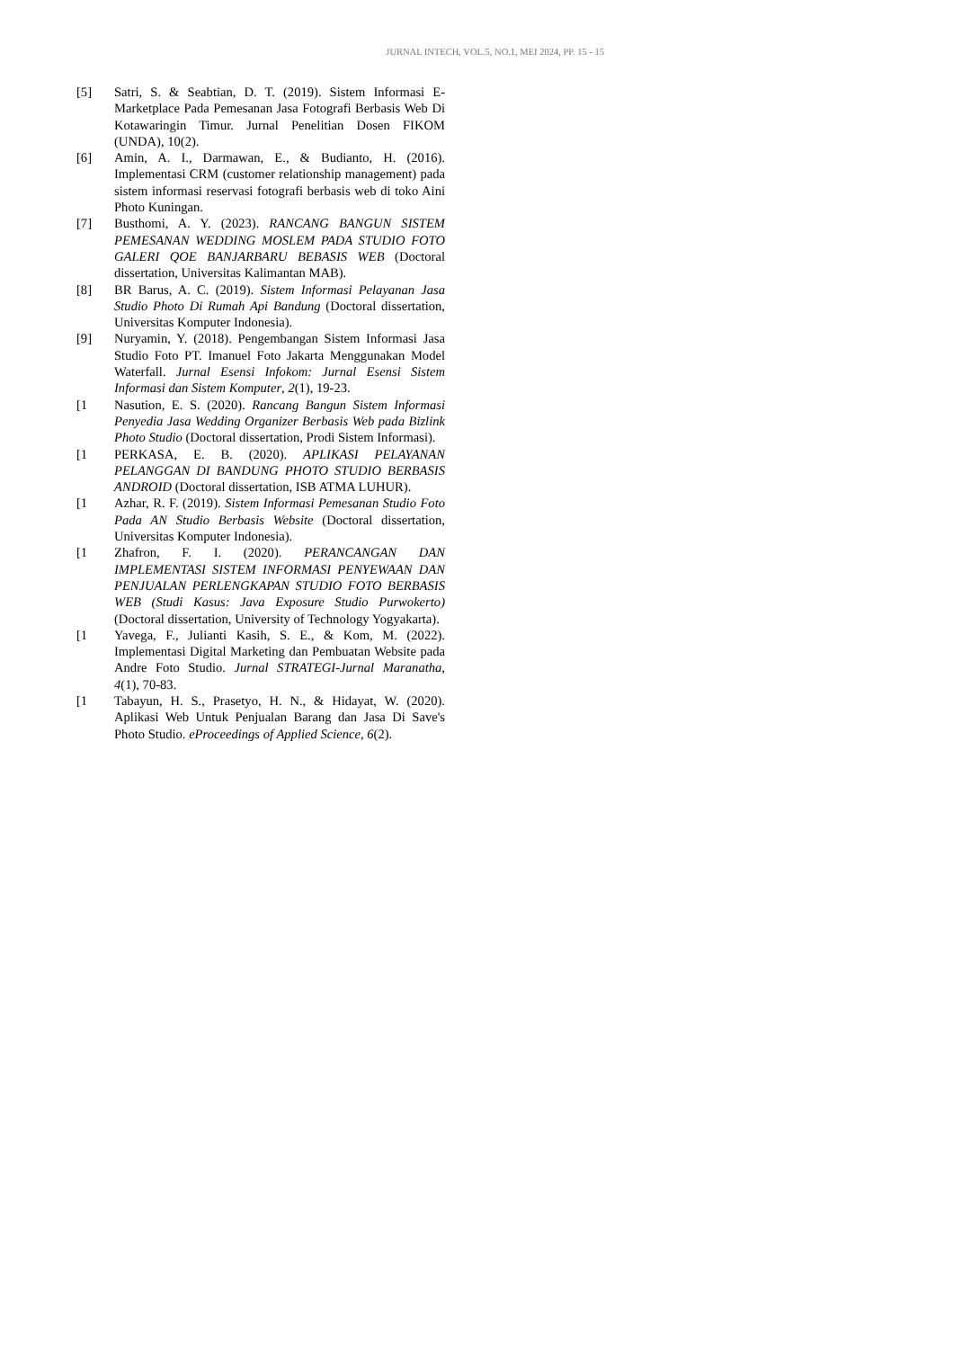JURNAL INTECH, VOL.5, NO.1, MEI 2024, PP. 15 - 15
[5] Satri, S. & Seabtian, D. T. (2019). Sistem Informasi E-Marketplace Pada Pemesanan Jasa Fotografi Berbasis Web Di Kotawaringin Timur. Jurnal Penelitian Dosen FIKOM (UNDA), 10(2).
[6] Amin, A. I., Darmawan, E., & Budianto, H. (2016). Implementasi CRM (customer relationship management) pada sistem informasi reservasi fotografi berbasis web di toko Aini Photo Kuningan.
[7] Busthomi, A. Y. (2023). RANCANG BANGUN SISTEM PEMESANAN WEDDING MOSLEM PADA STUDIO FOTO GALERI QOE BANJARBARU BEBASIS WEB (Doctoral dissertation, Universitas Kalimantan MAB).
[8] BR Barus, A. C. (2019). Sistem Informasi Pelayanan Jasa Studio Photo Di Rumah Api Bandung (Doctoral dissertation, Universitas Komputer Indonesia).
[9] Nuryamin, Y. (2018). Pengembangan Sistem Informasi Jasa Studio Foto PT. Imanuel Foto Jakarta Menggunakan Model Waterfall. Jurnal Esensi Infokom: Jurnal Esensi Sistem Informasi dan Sistem Komputer, 2(1), 19-23.
[1 Nasution, E. S. (2020). Rancang Bangun Sistem Informasi Penyedia Jasa Wedding Organizer Berbasis Web pada Bizlink Photo Studio (Doctoral dissertation, Prodi Sistem Informasi).
[1 PERKASA, E. B. (2020). APLIKASI PELAYANAN PELANGGAN DI BANDUNG PHOTO STUDIO BERBASIS ANDROID (Doctoral dissertation, ISB ATMA LUHUR).
[1 Azhar, R. F. (2019). Sistem Informasi Pemesanan Studio Foto Pada AN Studio Berbasis Website (Doctoral dissertation, Universitas Komputer Indonesia).
[1 Zhafron, F. I. (2020). PERANCANGAN DAN IMPLEMENTASI SISTEM INFORMASI PENYEWAAN DAN PENJUALAN PERLENGKAPAN STUDIO FOTO BERBASIS WEB (Studi Kasus: Java Exposure Studio Purwokerto) (Doctoral dissertation, University of Technology Yogyakarta).
[1 Yavega, F., Julianti Kasih, S. E., & Kom, M. (2022). Implementasi Digital Marketing dan Pembuatan Website pada Andre Foto Studio. Jurnal STRATEGI-Jurnal Maranatha, 4(1), 70-83.
[1 Tabayun, H. S., Prasetyo, H. N., & Hidayat, W. (2020). Aplikasi Web Untuk Penjualan Barang dan Jasa Di Save's Photo Studio. eProceedings of Applied Science, 6(2).